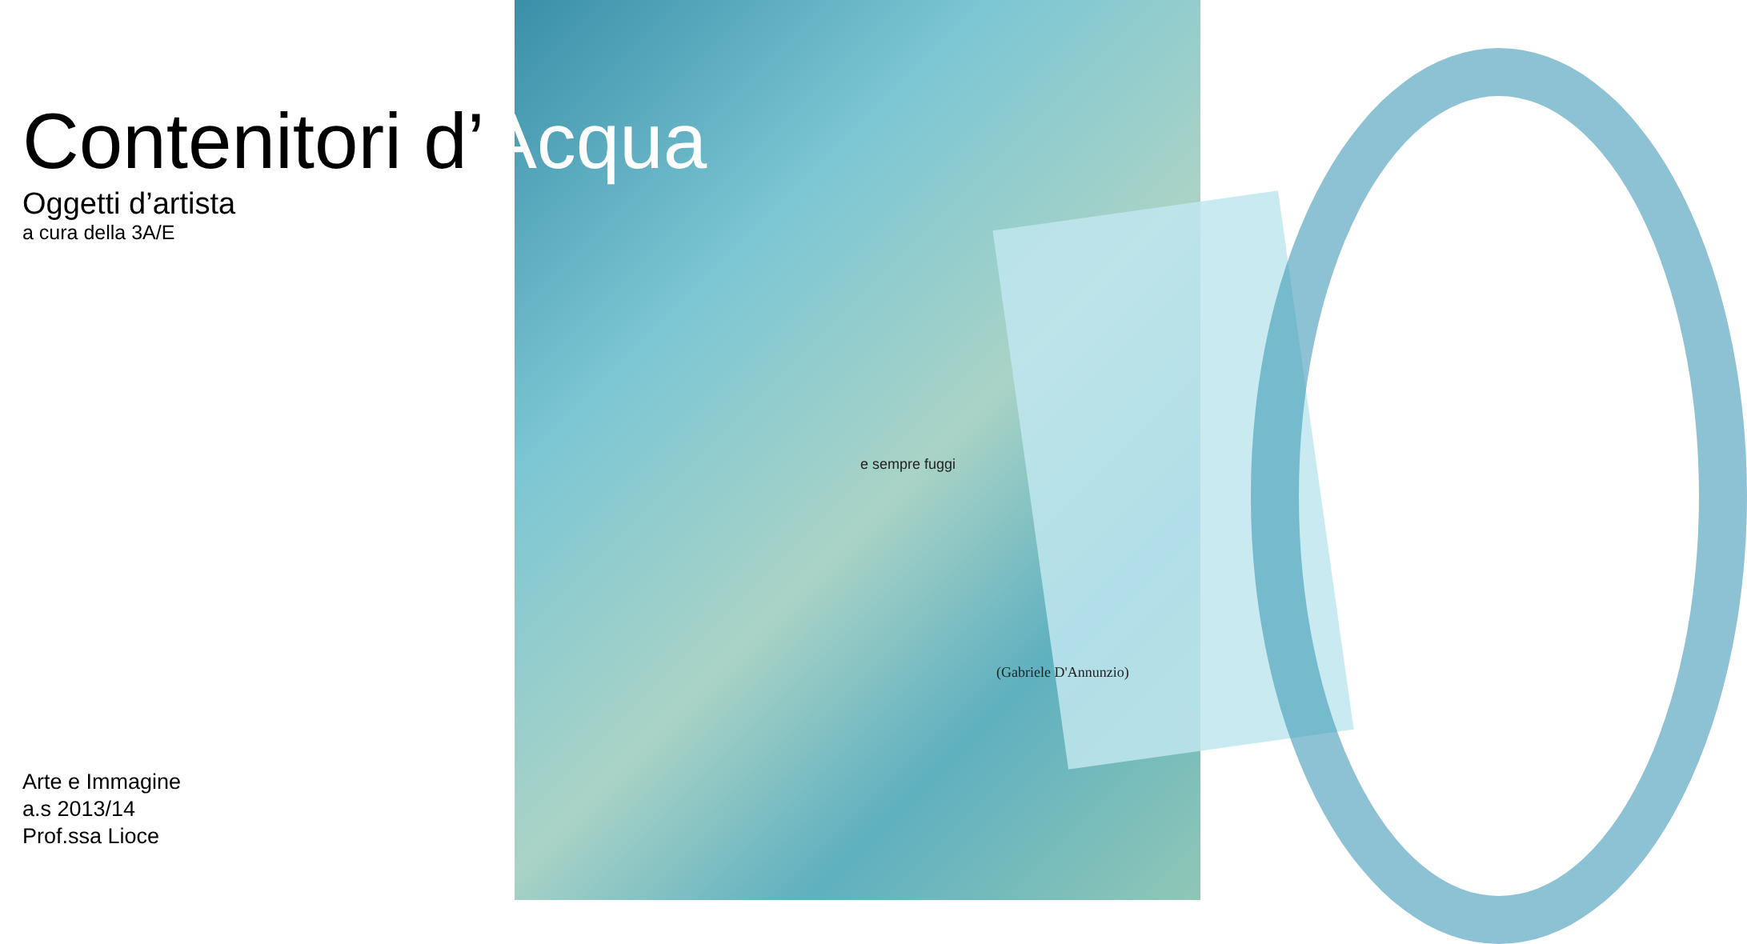(Gabriele D'Annunzio)
e sempre fuggi
Contenitori d’Acqua
Oggetti d’artista
a cura della 3A/E
Arte e Immagine
a.s 2013/14
Prof.ssa Lioce